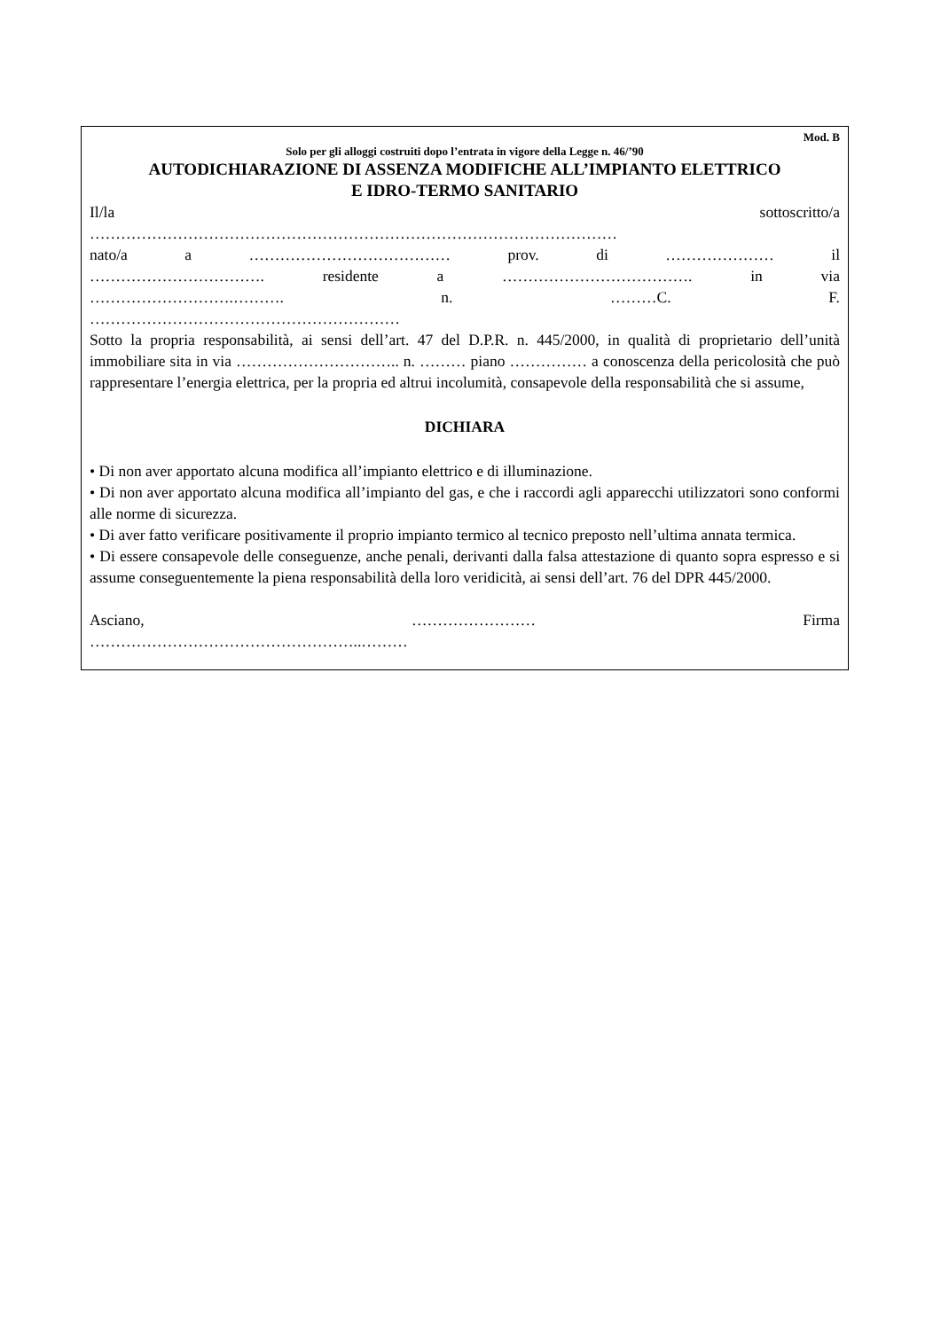Mod. B
Solo per gli alloggi costruiti dopo l’entrata in vigore della Legge n. 46/’90
AUTODICHIARAZIONE DI ASSENZA MODIFICHE ALL’IMPIANTO ELETTRICO
E IDRO-TERMO SANITARIO
Il/la sottoscritto/a
…………………………………………………………………………………………
nato/a a ………………………………… prov. di ………………… il
……………………………. residente a ………………………………. in via
……………………….………. n. ………C. F.
……………………………………………………
Sotto la propria responsabilità, ai sensi dell’art. 47 del D.P.R. n. 445/2000, in qualità di proprietario dell’unità immobiliare sita in via ………………………….. n. ……… piano …………… a conoscenza della pericolosità che può rappresentare l’energia elettrica, per la propria ed altrui incolumità, consapevole della responsabilità che si assume,
DICHIARA
• Di non aver apportato alcuna modifica all’impianto elettrico e di illuminazione.
• Di non aver apportato alcuna modifica all’impianto del gas, e che i raccordi agli apparecchi utilizzatori sono conformi alle norme di sicurezza.
• Di aver fatto verificare positivamente il proprio impianto termico al tecnico preposto nell’ultima annata termica.
• Di essere consapevole delle conseguenze, anche penali, derivanti dalla falsa attestazione di quanto sopra espresso e si assume conseguentemente la piena responsabilità della loro veridicità, ai sensi dell’art. 76 del DPR 445/2000.
Asciano, …………………… Firma
……………………………………………..………